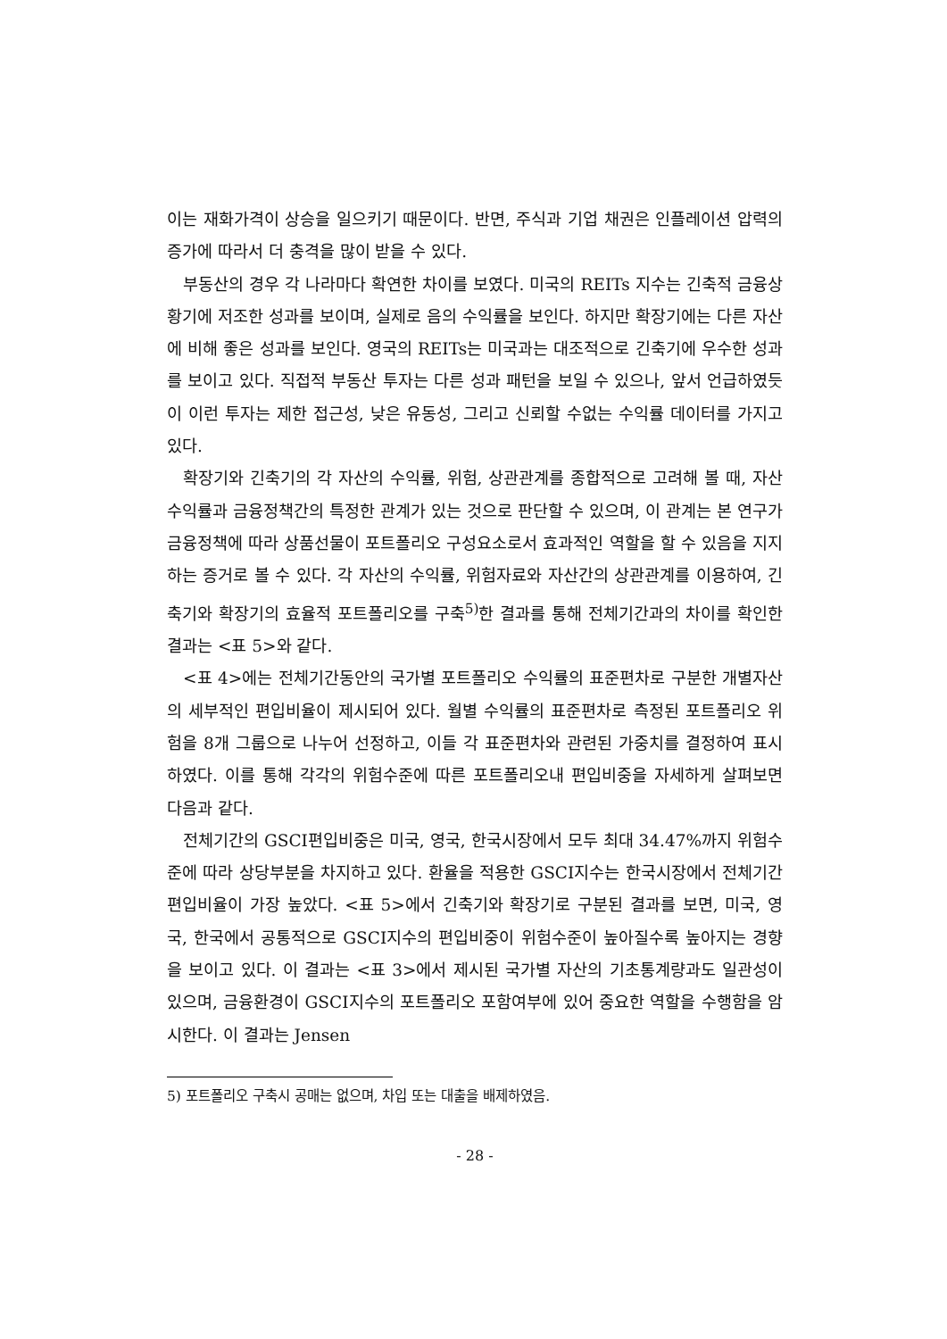이는 재화가격이 상승을 일으키기 때문이다. 반면, 주식과 기업 채권은 인플레이션 압력의 증가에 따라서 더 충격을 많이 받을 수 있다.
부동산의 경우 각 나라마다 확연한 차이를 보였다. 미국의 REITs 지수는 긴축적 금융상황기에 저조한 성과를 보이며, 실제로 음의 수익률을 보인다. 하지만 확장기에는 다른 자산에 비해 좋은 성과를 보인다. 영국의 REITs는 미국과는 대조적으로 긴축기에 우수한 성과를 보이고 있다. 직접적 부동산 투자는 다른 성과 패턴을 보일 수 있으나, 앞서 언급하였듯이 이런 투자는 제한 접근성, 낮은 유동성, 그리고 신뢰할 수없는 수익률 데이터를 가지고 있다.
확장기와 긴축기의 각 자산의 수익률, 위험, 상관관계를 종합적으로 고려해 볼 때, 자산수익률과 금융정책간의 특정한 관계가 있는 것으로 판단할 수 있으며, 이 관계는 본 연구가 금융정책에 따라 상품선물이 포트폴리오 구성요소로서 효과적인 역할을 할 수 있음을 지지하는 증거로 볼 수 있다. 각 자산의 수익률, 위험자료와 자산간의 상관관계를 이용하여, 긴축기와 확장기의 효율적 포트폴리오를 구축<sup>5)</sup>한 결과를 통해 전체기간과의 차이를 확인한 결과는 <표 5>와 같다.
<표 4>에는 전체기간동안의 국가별 포트폴리오 수익률의 표준편차로 구분한 개별자산의 세부적인 편입비율이 제시되어 있다. 월별 수익률의 표준편차로 측정된 포트폴리오 위험을 8개 그룹으로 나누어 선정하고, 이들 각 표준편차와 관련된 가중치를 결정하여 표시하였다. 이를 통해 각각의 위험수준에 따른 포트폴리오내 편입비중을 자세하게 살펴보면 다음과 같다.
전체기간의 GSCI편입비중은 미국, 영국, 한국시장에서 모두 최대 34.47%까지 위험수준에 따라 상당부분을 차지하고 있다. 환율을 적용한 GSCI지수는 한국시장에서 전체기간 편입비율이 가장 높았다. <표 5>에서 긴축기와 확장기로 구분된 결과를 보면, 미국, 영국, 한국에서 공통적으로 GSCI지수의 편입비중이 위험수준이 높아질수록 높아지는 경향을 보이고 있다. 이 결과는 <표 3>에서 제시된 국가별 자산의 기초통계량과도 일관성이 있으며, 금융환경이 GSCI지수의 포트폴리오 포함여부에 있어 중요한 역할을 수행함을 암시한다. 이 결과는 Jensen
5) 포트폴리오 구축시 공매는 없으며, 차입 또는 대출을 배제하였음.
- 28 -